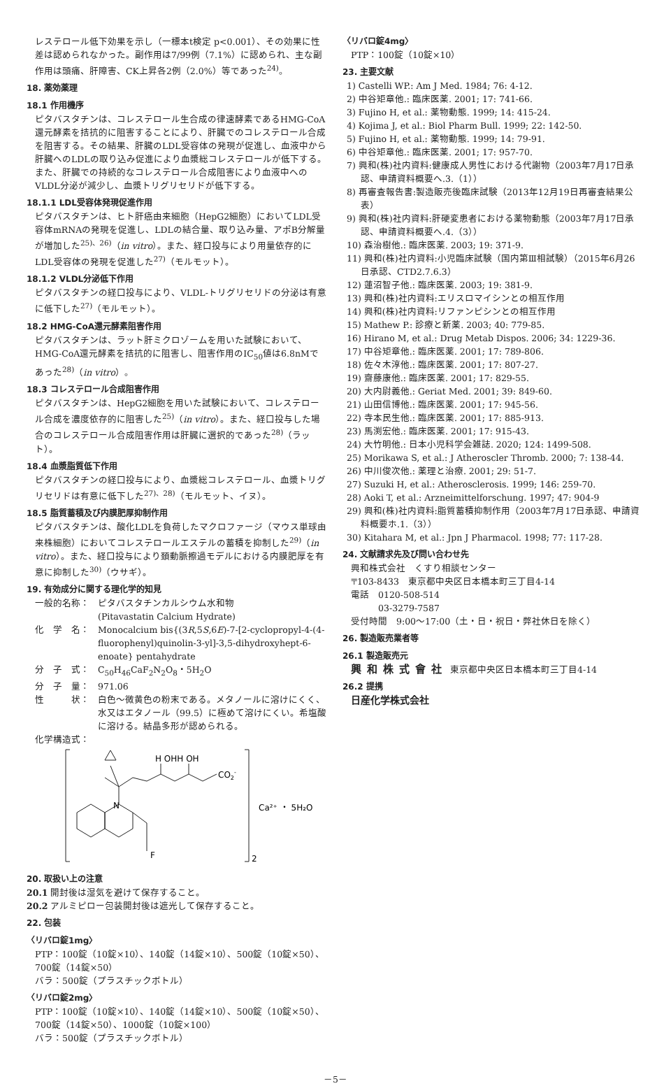レステロール低下効果を示し（一標本t検定 p<0.001）、その効果に性差は認められなかった。副作用は7/99例（7.1%）に認められ、主な副作用は頭痛、肝障害、CK上昇各2例（2.0%）等であった<sup>24)</sup>。
18. 薬効薬理
18.1 作用機序
ピタバスタチンは、コレステロール生合成の律速酵素であるHMG-CoA還元酵素を拮抗的に阻害することにより、肝臓でのコレステロール合成を阻害する。その結果、肝臓のLDL受容体の発現が促進し、血液中から肝臓へのLDLの取り込み促進により血漿総コレステロールが低下する。また、肝臓での持続的なコレステロール合成阻害により血液中へのVLDL分泌が減少し、血漿トリグリセリドが低下する。
18.1.1 LDL受容体発現促進作用
ピタバスタチンは、ヒト肝癌由来細胞（HepG2細胞）においてLDL受容体mRNAの発現を促進し、LDLの結合量、取り込み量、アポB分解量が増加した<sup>25)、26)</sup>（in vitro）。また、経口投与により用量依存的にLDL受容体の発現を促進した<sup>27)</sup>（モルモット）。
18.1.2 VLDL分泌低下作用
ピタバスタチンの経口投与により、VLDL-トリグリセリドの分泌は有意に低下した<sup>27)</sup>（モルモット）。
18.2 HMG-CoA還元酵素阻害作用
ピタバスタチンは、ラット肝ミクロゾームを用いた試験において、HMG-CoA還元酵素を拮抗的に阻害し、阻害作用のIC<sub>50</sub>値は6.8nMであった<sup>28)</sup>（in vitro）。
18.3 コレステロール合成阻害作用
ピタバスタチンは、HepG2細胞を用いた試験において、コレステロール合成を濃度依存的に阻害した<sup>25)</sup>（in vitro）。また、経口投与した場合のコレステロール合成阻害作用は肝臓に選択的であった<sup>28)</sup>（ラット）。
18.4 血漿脂質低下作用
ピタバスタチンの経口投与により、血漿総コレステロール、血漿トリグリセリドは有意に低下した<sup>27)、28)</sup>（モルモット、イヌ）。
18.5 脂質蓄積及び内膜肥厚抑制作用
ピタバスタチンは、酸化LDLを負荷したマクロファージ（マウス単球由来株細胞）においてコレステロールエステルの蓄積を抑制した<sup>29)</sup>（in vitro）。また、経口投与により頚動脈擦過モデルにおける内膜肥厚を有意に抑制した<sup>30)</sup>（ウサギ）。
19. 有効成分に関する理化学的知見
一般的名称： ピタバスタチンカルシウム水和物
(Pitavastatin Calcium Hydrate)
化　学　名： Monocalcium bis{(3R,5S,6E)-7-[2-cyclopropyl-4-(4-fluorophenyl)quinolin-3-yl]-3,5-dihydroxyhept-6-enoate} pentahydrate
分　子　式： C<sub>50</sub>H<sub>46</sub>CaF<sub>2</sub>N<sub>2</sub>O<sub>8</sub>・5H<sub>2</sub>O
分　子　量： 971.06
性　　　状： 白色～微黄色の粉末である。メタノールに溶けにくく、水又はエタノール（99.5）に極めて溶けにくい。希塩酸に溶ける。結晶多形が認められる。
化学構造式：
N
H OHH OH
CO2-
F
Ca²⁺ ・ 5H₂O
2
20. 取扱い上の注意
20.1 開封後は湿気を避けて保存すること。
20.2 アルミピロー包装開封後は遮光して保存すること。
22. 包装
〈リバロ錠1mg〉
PTP：100錠（10錠×10）、140錠（14錠×10）、500錠（10錠×50）、700錠（14錠×50）
バラ：500錠（プラスチックボトル）
〈リバロ錠2mg〉
PTP：100錠（10錠×10）、140錠（14錠×10）、500錠（10錠×50）、700錠（14錠×50）、1000錠（10錠×100）
バラ：500錠（プラスチックボトル）
〈リバロ錠4mg〉
PTP：100錠（10錠×10）
23. 主要文献
1) Castelli WP.: Am J Med. 1984; 76: 4-12.
2) 中谷矩章他.: 臨床医薬. 2001; 17: 741-66.
3) Fujino H, et al.: 薬物動態. 1999; 14: 415-24.
4) Kojima J, et al.: Biol Pharm Bull. 1999; 22: 142-50.
5) Fujino H, et al.: 薬物動態. 1999; 14: 79-91.
6) 中谷矩章他.: 臨床医薬. 2001; 17: 957-70.
7) 興和(株)社内資料:健康成人男性における代謝物（2003年7月17日承認、申請資料概要へ.3.（1））
8) 再審査報告書:製造販売後臨床試験（2013年12月19日再審査結果公表）
9) 興和(株)社内資料:肝硬変患者における薬物動態（2003年7月17日承認、申請資料概要へ.4.（3））
10) 森治樹他.: 臨床医薬. 2003; 19: 371-9.
11) 興和(株)社内資料:小児臨床試験（国内第Ⅲ相試験）（2015年6月26日承認、CTD2.7.6.3）
12) 蓮沼智子他.: 臨床医薬. 2003; 19: 381-9.
13) 興和(株)社内資料:エリスロマイシンとの相互作用
14) 興和(株)社内資料:リファンピシンとの相互作用
15) Mathew P.: 診療と新薬. 2003; 40: 779-85.
16) Hirano M, et al.: Drug Metab Dispos. 2006; 34: 1229-36.
17) 中谷矩章他.: 臨床医薬. 2001; 17: 789-806.
18) 佐々木淳他.: 臨床医薬. 2001; 17: 807-27.
19) 齋藤康他.: 臨床医薬. 2001; 17: 829-55.
20) 大内尉義他.: Geriat Med. 2001; 39: 849-60.
21) 山田信博他.: 臨床医薬. 2001; 17: 945-56.
22) 寺本民生他.: 臨床医薬. 2001; 17: 885-913.
23) 馬渕宏他.: 臨床医薬. 2001; 17: 915-43.
24) 大竹明他.: 日本小児科学会雑誌. 2020; 124: 1499-508.
25) Morikawa S, et al.: J Atheroscler Thromb. 2000; 7: 138-44.
26) 中川俊次他.: 薬理と治療. 2001; 29: 51-7.
27) Suzuki H, et al.: Atherosclerosis. 1999; 146: 259-70.
28) Aoki T, et al.: Arzneimittelforschung. 1997; 47: 904-9
29) 興和(株)社内資料:脂質蓄積抑制作用（2003年7月17日承認、申請資料概要ホ.1.（3））
30) Kitahara M, et al.: Jpn J Pharmacol. 1998; 77: 117-28.
24. 文献請求先及び問い合わせ先
興和株式会社　くすり相談センター
〒103-8433　東京都中央区日本橋本町三丁目4-14
電話　0120-508-514
　　　03-3279-7587
受付時間　9:00～17:00（土・日・祝日・弊社休日を除く）
26. 製造販売業者等
26.1 製造販売元
興和株式會社 東京都中央区日本橋本町三丁目4-14
26.2 提携
日産化学株式会社
－5－